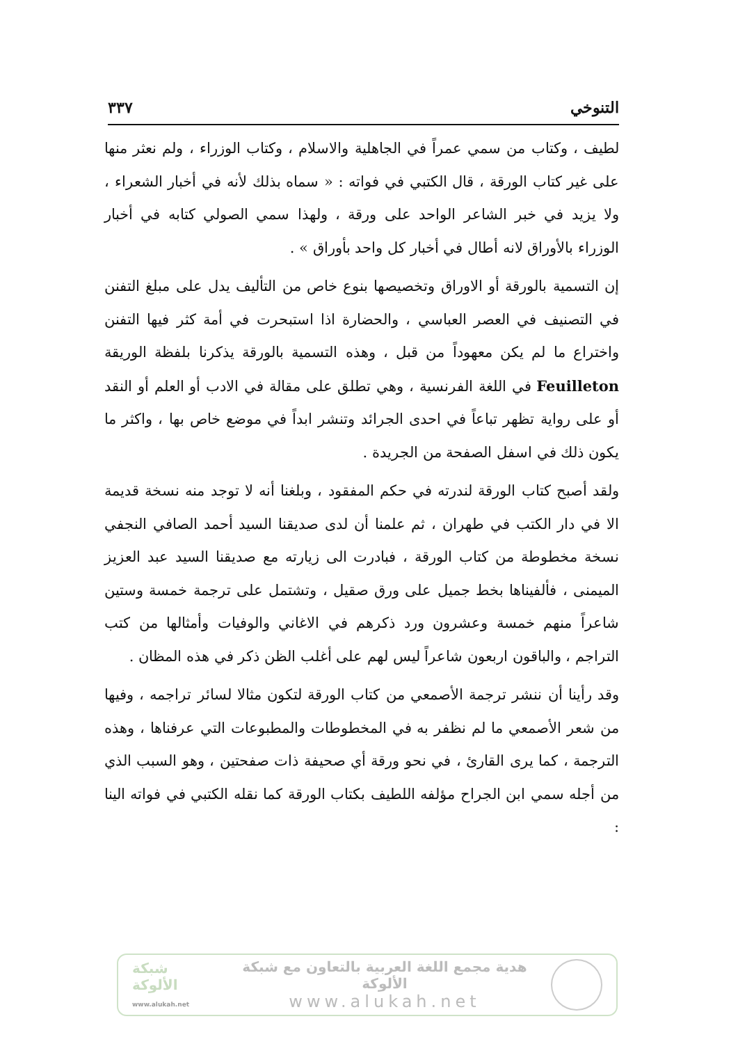التنوخي ٣٣٧
لطيف ، وكتاب من سمي عمراً في الجاهلية والاسلام ، وكتاب الوزراء ، ولم نعثر منها على غير كتاب الورقة ، قال الكتبي في فواته : « سماه بذلك لأنه في أخبار الشعراء ، ولا يزيد في خبر الشاعر الواحد على ورقة ، ولهذا سمي الصولي كتابه في أخبار الوزراء بالأوراق لانه أطال في أخبار كل واحد بأوراق » .
إن التسمية بالورقة أو الاوراق وتخصيصها بنوع خاص من التأليف يدل على مبلغ التفنن في التصنيف في العصر العباسي ، والحضارة اذا استبحرت في أمة كثر فيها التفنن واختراع ما لم يكن معهوداً من قبل ، وهذه التسمية بالورقة يذكرنا بلفظة الوريقة Feuilleton في اللغة الفرنسية ، وهي تطلق على مقالة في الادب أو العلم أو النقد أو على رواية تظهر تباعاً في احدى الجرائد وتنشر ابداً في موضع خاص بها ، واكثر ما يكون ذلك في اسفل الصفحة من الجريدة .
ولقد أصبح كتاب الورقة لندرته في حكم المفقود ، وبلغنا أنه لا توجد منه نسخة قديمة الا في دار الكتب في طهران ، ثم علمنا أن لدى صديقنا السيد أحمد الصافي النجفي نسخة مخطوطة من كتاب الورقة ، فبادرت الى زيارته مع صديقنا السيد عبد العزيز الميمنى ، فألفيناها بخط جميل على ورق صقيل ، وتشتمل على ترجمة خمسة وستين شاعراً منهم خمسة وعشرون ورد ذكرهم في الاغاني والوفيات وأمثالها من كتب التراجم ، والباقون اربعون شاعراً ليس لهم على أغلب الظن ذكر في هذه المظان .
وقد رأينا أن ننشر ترجمة الأصمعي من كتاب الورقة لتكون مثالا لسائر تراجمه ، وفيها من شعر الأصمعي ما لم نظفر به في المخطوطات والمطبوعات التي عرفناها ، وهذه الترجمة ، كما يرى القارئ ، في نحو ورقة أي صحيفة ذات صفحتين ، وهو السبب الذي من أجله سمي ابن الجراح مؤلفه اللطيف بكتاب الورقة كما نقله الكتبي في فواته الينا :
شبكة الألوكة
www.alukah.net
هدية مجمع اللغة العربية بالتعاون مع شبكة الألوكة
www.alukah.net